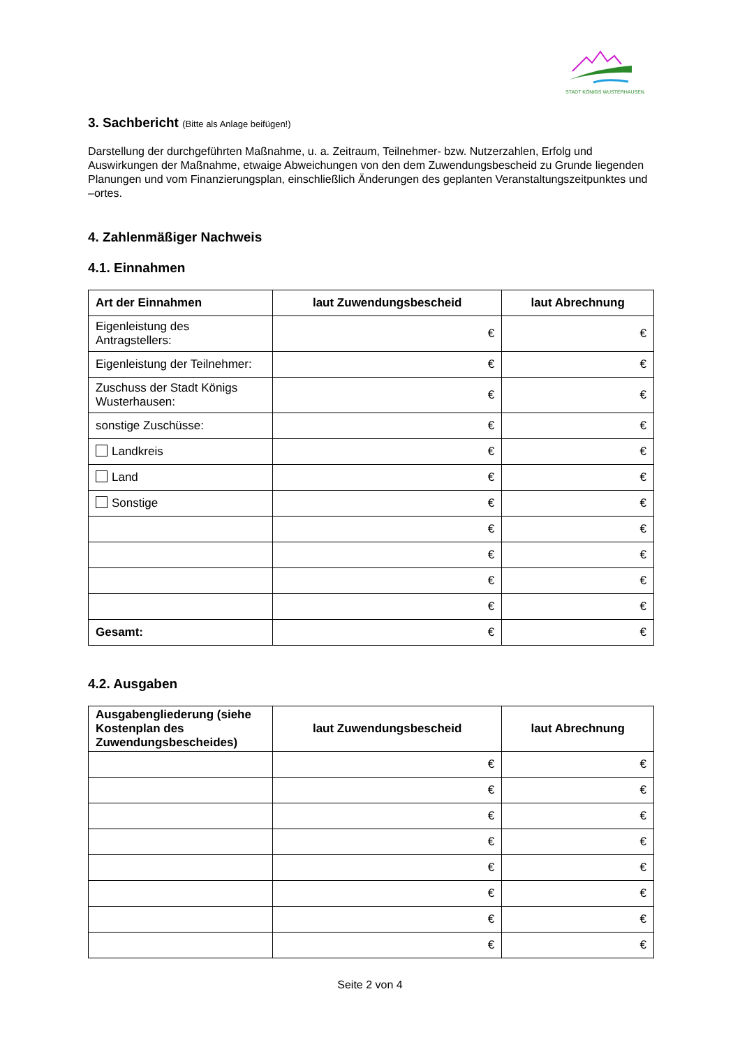STADT KÖNIGS WUSTERHAUSEN
3. Sachbericht (Bitte als Anlage beifügen!)
Darstellung der durchgeführten Maßnahme, u. a. Zeitraum, Teilnehmer- bzw. Nutzerzahlen, Erfolg und Auswirkungen der Maßnahme, etwaige Abweichungen von den dem Zuwendungsbescheid zu Grunde liegenden Planungen und vom Finanzierungsplan, einschließlich Änderungen des geplanten Veranstaltungszeitpunktes und –ortes.
4. Zahlenmäßiger Nachweis
4.1. Einnahmen
| Art der Einnahmen | laut Zuwendungsbescheid | laut Abrechnung |
| --- | --- | --- |
| Eigenleistung des Antragstellers: | € | € |
| Eigenleistung der Teilnehmer: | € | € |
| Zuschuss der Stadt Königs Wusterhausen: | € | € |
| sonstige Zuschüsse: | € | € |
| Landkreis | € | € |
| Land | € | € |
| Sonstige | € | € |
| | € | € |
| | € | € |
| | € | € |
| | € | € |
| Gesamt: | € | € |
4.2. Ausgaben
| Ausgabengliederung (siehe Kostenplan des Zuwendungsbescheides) | laut Zuwendungsbescheid | laut Abrechnung |
| --- | --- | --- |
| | € | € |
| | € | € |
| | € | € |
| | € | € |
| | € | € |
| | € | € |
| | € | € |
| | € | € |
Seite 2 von 4